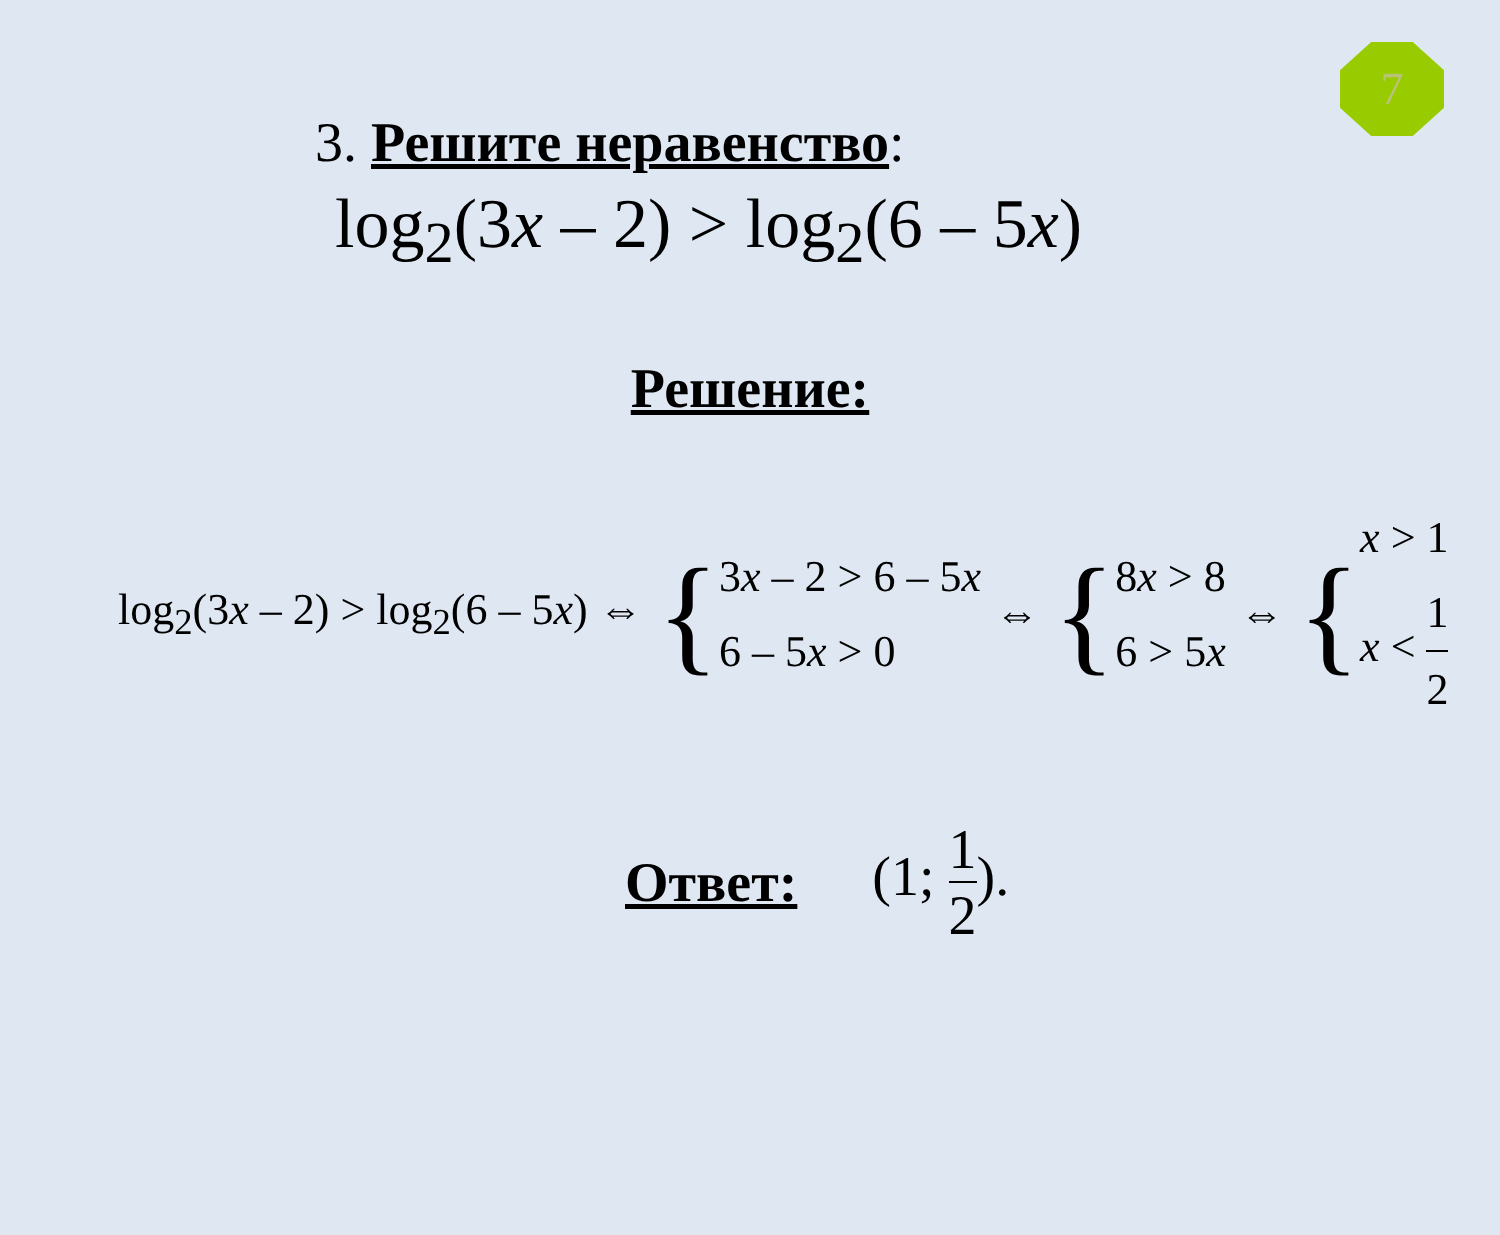7
3. Решите неравенство:
log<sub>2</sub>(3x – 2) > log<sub>2</sub>(6 – 5x)
Решение:
log<sub>2</sub>(3x – 2) > log<sub>2</sub>(6 – 5x) ⇔ {
3x – 2 > 6 – 5x
6 – 5x > 0
⇔ {
8x > 8
6 > 5x
⇔ {
x > 1
x < 1 2
Ответ: (1; 1 2).